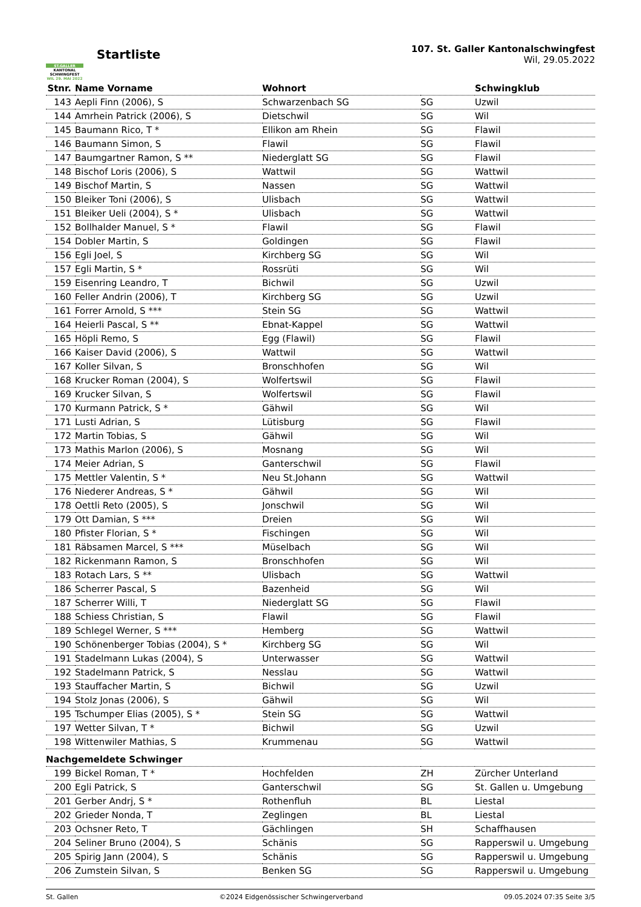ST.GALLER
KANTONAL
SCHWINGFEST
WIL 29. MAI 2022
Startliste
107. St. Galler Kantonalschwingfest
Wil, 29.05.2022
| Stnr. | Name Vorname | Wohnort | | Schwingklub |
| --- | --- | --- | --- | --- |
| 143 | Aepli Finn (2006), S | Schwarzenbach SG | SG | Uzwil |
| 144 | Amrhein Patrick (2006), S | Dietschwil | SG | Wil |
| 145 | Baumann Rico, T * | Ellikon am Rhein | SG | Flawil |
| 146 | Baumann Simon, S | Flawil | SG | Flawil |
| 147 | Baumgartner Ramon, S ** | Niederglatt SG | SG | Flawil |
| 148 | Bischof Loris (2006), S | Wattwil | SG | Wattwil |
| 149 | Bischof Martin, S | Nassen | SG | Wattwil |
| 150 | Bleiker Toni (2006), S | Ulisbach | SG | Wattwil |
| 151 | Bleiker Ueli (2004), S * | Ulisbach | SG | Wattwil |
| 152 | Bollhalder Manuel, S * | Flawil | SG | Flawil |
| 154 | Dobler Martin, S | Goldingen | SG | Flawil |
| 156 | Egli Joel, S | Kirchberg SG | SG | Wil |
| 157 | Egli Martin, S * | Rossrüti | SG | Wil |
| 159 | Eisenring Leandro, T | Bichwil | SG | Uzwil |
| 160 | Feller Andrin (2006), T | Kirchberg SG | SG | Uzwil |
| 161 | Forrer Arnold, S *** | Stein SG | SG | Wattwil |
| 164 | Heierli Pascal, S ** | Ebnat-Kappel | SG | Wattwil |
| 165 | Höpli Remo, S | Egg (Flawil) | SG | Flawil |
| 166 | Kaiser David (2006), S | Wattwil | SG | Wattwil |
| 167 | Koller Silvan, S | Bronschhofen | SG | Wil |
| 168 | Krucker Roman (2004), S | Wolfertswil | SG | Flawil |
| 169 | Krucker Silvan, S | Wolfertswil | SG | Flawil |
| 170 | Kurmann Patrick, S * | Gähwil | SG | Wil |
| 171 | Lusti Adrian, S | Lütisburg | SG | Flawil |
| 172 | Martin Tobias, S | Gähwil | SG | Wil |
| 173 | Mathis Marlon (2006), S | Mosnang | SG | Wil |
| 174 | Meier Adrian, S | Ganterschwil | SG | Flawil |
| 175 | Mettler Valentin, S * | Neu St.Johann | SG | Wattwil |
| 176 | Niederer Andreas, S * | Gähwil | SG | Wil |
| 178 | Oettli Reto (2005), S | Jonschwil | SG | Wil |
| 179 | Ott Damian, S *** | Dreien | SG | Wil |
| 180 | Pfister Florian, S * | Fischingen | SG | Wil |
| 181 | Räbsamen Marcel, S *** | Müselbach | SG | Wil |
| 182 | Rickenmann Ramon, S | Bronschhofen | SG | Wil |
| 183 | Rotach Lars, S ** | Ulisbach | SG | Wattwil |
| 186 | Scherrer Pascal, S | Bazenheid | SG | Wil |
| 187 | Scherrer Willi, T | Niederglatt SG | SG | Flawil |
| 188 | Schiess Christian, S | Flawil | SG | Flawil |
| 189 | Schlegel Werner, S *** | Hemberg | SG | Wattwil |
| 190 | Schönenberger Tobias (2004), S * | Kirchberg SG | SG | Wil |
| 191 | Stadelmann Lukas (2004), S | Unterwasser | SG | Wattwil |
| 192 | Stadelmann Patrick, S | Nesslau | SG | Wattwil |
| 193 | Stauffacher Martin, S | Bichwil | SG | Uzwil |
| 194 | Stolz Jonas (2006), S | Gähwil | SG | Wil |
| 195 | Tschumper Elias (2005), S * | Stein SG | SG | Wattwil |
| 197 | Wetter Silvan, T * | Bichwil | SG | Uzwil |
| 198 | Wittenwiler Mathias, S | Krummenau | SG | Wattwil |
| Nachgemeldete Schwinger | | | | |
| 199 | Bickel Roman, T * | Hochfelden | ZH | Zürcher Unterland |
| 200 | Egli Patrick, S | Ganterschwil | SG | St. Gallen u. Umgebung |
| 201 | Gerber Andrj, S * | Rothenfluh | BL | Liestal |
| 202 | Grieder Nonda, T | Zeglingen | BL | Liestal |
| 203 | Ochsner Reto, T | Gächlingen | SH | Schaffhausen |
| 204 | Seliner Bruno (2004), S | Schänis | SG | Rapperswil u. Umgebung |
| 205 | Spirig Jann (2004), S | Schänis | SG | Rapperswil u. Umgebung |
| 206 | Zumstein Silvan, S | Benken SG | SG | Rapperswil u. Umgebung |
St. Gallen ©2024 Eidgenössischer Schwingerverband 09.05.2024 07:35 Seite 3/5